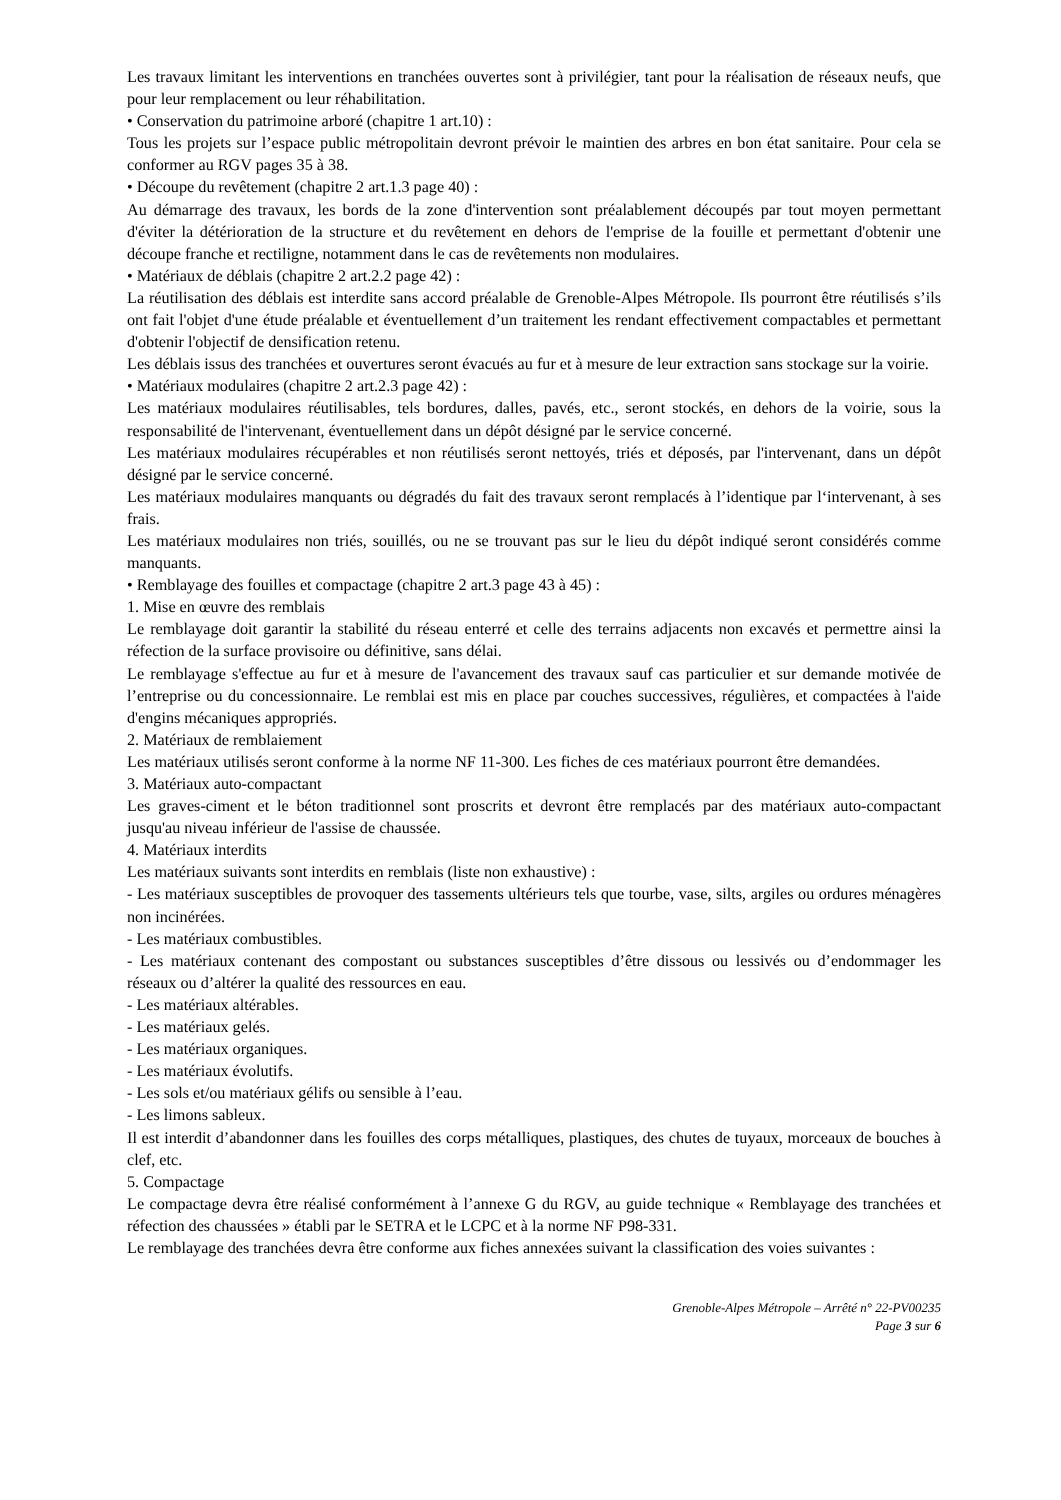Les travaux limitant les interventions en tranchées ouvertes sont à privilégier, tant pour la réalisation de réseaux neufs, que pour leur remplacement ou leur réhabilitation.
• Conservation du patrimoine arboré (chapitre 1 art.10) :
Tous les projets sur l’espace public métropolitain devront prévoir le maintien des arbres en bon état sanitaire. Pour cela se conformer au RGV pages 35 à 38.
• Découpe du revêtement (chapitre 2 art.1.3 page 40) :
Au démarrage des travaux, les bords de la zone d'intervention sont préalablement découpés par tout moyen permettant d'éviter la détérioration de la structure et du revêtement en dehors de l'emprise de la fouille et permettant d'obtenir une découpe franche et rectiligne, notamment dans le cas de revêtements non modulaires.
• Matériaux de déblais (chapitre 2 art.2.2 page 42) :
La réutilisation des déblais est interdite sans accord préalable de Grenoble-Alpes Métropole. Ils pourront être réutilisés s’ils ont fait l'objet d'une étude préalable et éventuellement d’un traitement les rendant effectivement compactables et permettant d'obtenir l'objectif de densification retenu.
Les déblais issus des tranchées et ouvertures seront évacués au fur et à mesure de leur extraction sans stockage sur la voirie.
• Matériaux modulaires (chapitre 2 art.2.3 page 42) :
Les matériaux modulaires réutilisables, tels bordures, dalles, pavés, etc., seront stockés, en dehors de la voirie, sous la responsabilité de l'intervenant, éventuellement dans un dépôt désigné par le service concerné.
Les matériaux modulaires récupérables et non réutilisés seront nettoyés, triés et déposés, par l'intervenant, dans un dépôt désigné par le service concerné.
Les matériaux modulaires manquants ou dégradés du fait des travaux seront remplacés à l’identique par l‘intervenant, à ses frais.
Les matériaux modulaires non triés, souillés, ou ne se trouvant pas sur le lieu du dépôt indiqué seront considérés comme manquants.
• Remblayage des fouilles et compactage (chapitre 2 art.3 page 43 à 45) :
1. Mise en œuvre des remblais
Le remblayage doit garantir la stabilité du réseau enterré et celle des terrains adjacents non excavés et permettre ainsi la réfection de la surface provisoire ou définitive, sans délai.
Le remblayage s'effectue au fur et à mesure de l'avancement des travaux sauf cas particulier et sur demande motivée de l’entreprise ou du concessionnaire. Le remblai est mis en place par couches successives, régulières, et compactées à l'aide d'engins mécaniques appropriés.
2. Matériaux de remblaiement
Les matériaux utilisés seront conforme à la norme NF 11-300. Les fiches de ces matériaux pourront être demandées.
3. Matériaux auto-compactant
Les graves-ciment et le béton traditionnel sont proscrits et devront être remplacés par des matériaux auto-compactant jusqu'au niveau inférieur de l'assise de chaussée.
4. Matériaux interdits
Les matériaux suivants sont interdits en remblais (liste non exhaustive) :
- Les matériaux susceptibles de provoquer des tassements ultérieurs tels que tourbe, vase, silts, argiles ou ordures ménagères non incinérées.
- Les matériaux combustibles.
- Les matériaux contenant des compostant ou substances susceptibles d’être dissous ou lessivés ou d’endommager les réseaux ou d’altérer la qualité des ressources en eau.
- Les matériaux altérables.
- Les matériaux gelés.
- Les matériaux organiques.
- Les matériaux évolutifs.
- Les sols et/ou matériaux gélifs ou sensible à l’eau.
- Les limons sableux.
Il est interdit d’abandonner dans les fouilles des corps métalliques, plastiques, des chutes de tuyaux, morceaux de bouches à clef, etc.
5. Compactage
Le compactage devra être réalisé conformément à l’annexe G du RGV, au guide technique « Remblayage des tranchées et réfection des chaussées » établi par le SETRA et le LCPC et à la norme NF P98-331.
Le remblayage des tranchées devra être conforme aux fiches annexées suivant la classification des voies suivantes :
Grenoble-Alpes Métropole – Arrêté n° 22-PV00235
Page 3 sur 6